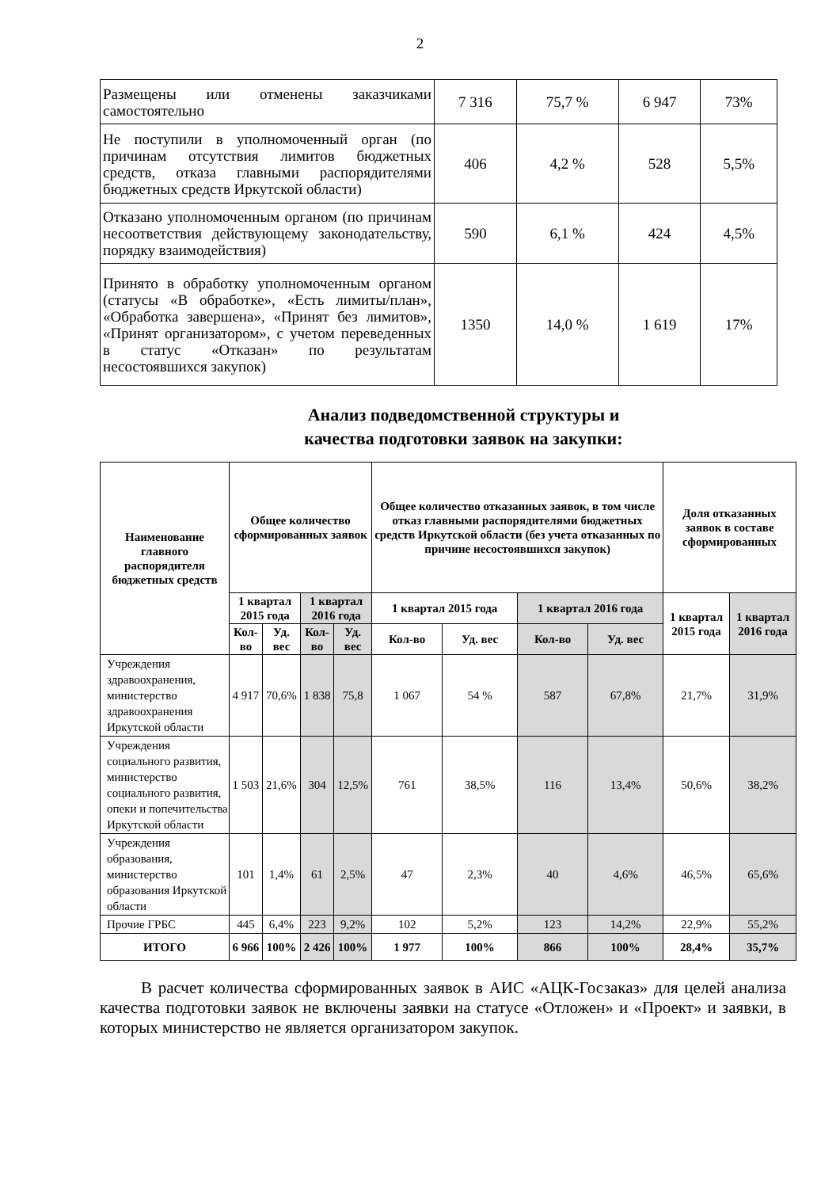2
| Размещены или отменены заказчиками самостоятельно | 7 316 | 75,7 % | 6 947 | 73% |
| Не поступили в уполномоченный орган (по причинам отсутствия лимитов бюджетных средств, отказа главными распорядителями бюджетных средств Иркутской области) | 406 | 4,2 % | 528 | 5,5% |
| Отказано уполномоченным органом (по причинам несоответствия действующему законодательству, порядку взаимодействия) | 590 | 6,1 % | 424 | 4,5% |
| Принято в обработку уполномоченным органом (статусы «В обработке», «Есть лимиты/план», «Обработка завершена», «Принят без лимитов», «Принят организатором», с учетом переведенных в статус «Отказан» по результатам несостоявшихся закупок) | 1350 | 14,0 % | 1 619 | 17% |
Анализ подведомственной структуры и
качества подготовки заявок на закупки:
| Наименование главного распорядителя бюджетных средств | Общее количество сформированных заявок | | | | Общее количество отказанных заявок, в том числе отказ главными распорядителями бюджетных средств Иркутской области (без учета отказанных по причине несостоявшихся закупок) | | | | Доля отказанных заявок в составе сформированных | |
| --- | --- | --- | --- | --- | --- | --- | --- | --- | --- | --- |
| | 1 квартал 2015 года | | 1 квартал 2016 года | | 1 квартал 2015 года | | 1 квартал 2016 года | | 1 квартал 2015 года | 1 квартал 2016 года |
| | Кол-во | Уд. вес | Кол-во | Уд. вес | Кол-во | Уд. вес | Кол-во | Уд. вес | | |
| Учреждения здравоохранения, министерство здравоохранения Иркутской области | 4 917 | 70,6% | 1 838 | 75,8 | 1 067 | 54 % | 587 | 67,8% | 21,7% | 31,9% |
| Учреждения социального развития, министерство социального развития, опеки и попечительства Иркутской области | 1 503 | 21,6% | 304 | 12,5% | 761 | 38,5% | 116 | 13,4% | 50,6% | 38,2% |
| Учреждения образования, министерство образования Иркутской области | 101 | 1,4% | 61 | 2,5% | 47 | 2,3% | 40 | 4,6% | 46,5% | 65,6% |
| Прочие ГРБС | 445 | 6,4% | 223 | 9,2% | 102 | 5,2% | 123 | 14,2% | 22,9% | 55,2% |
| ИТОГО | 6 966 | 100% | 2 426 | 100% | 1 977 | 100% | 866 | 100% | 28,4% | 35,7% |
В расчет количества сформированных заявок в АИС «АЦК-Госзаказ» для целей анализа качества подготовки заявок не включены заявки на статусе «Отложен» и «Проект» и заявки, в которых министерство не является организатором закупок.